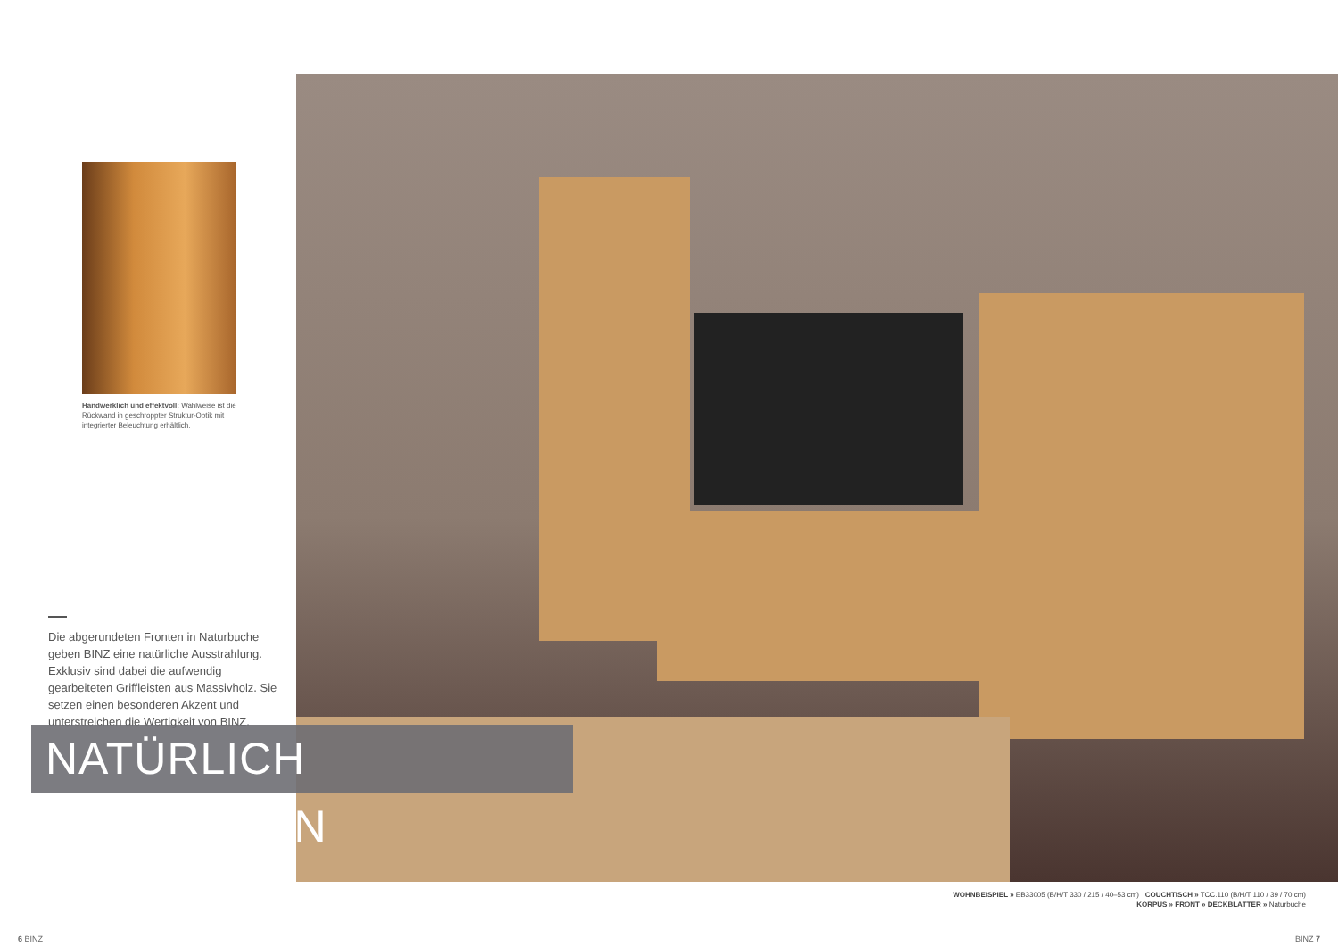Handwerklich und effektvoll: Wahlweise ist die Rückwand in geschroppter Struktur-Optik mit integrierter Beleuchtung erhältlich.
Die abgerundeten Fronten in Naturbuche geben BINZ eine natürliche Ausstrahlung. Exklusiv sind dabei die aufwendig gearbeiteten Griffleisten aus Massivholz. Sie setzen einen besonderen Akzent und unterstreichen die Wertigkeit von BINZ.
NATÜRLICH EINRICHTEN
WOHNBEISPIEL » EB33005 (B/H/T 330 / 215 / 40–53 cm) COUCHTISCH » TCC.110 (B/H/T 110 / 39 / 70 cm)
KORPUS » FRONT » DECKBLÄTTER » Naturbuche
6 BINZ BINZ 7